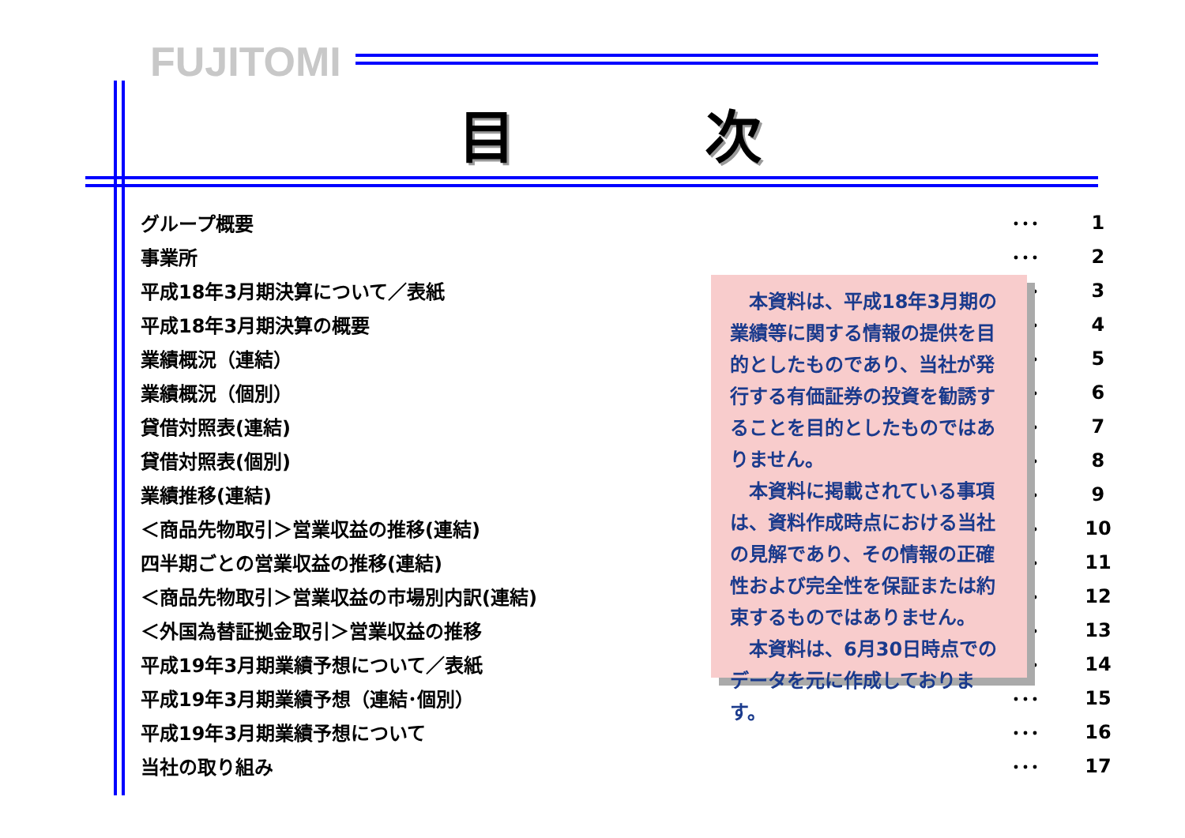FUJITOMI
目次
| グループ概要 | ･･･ | 1 |
| 事業所 | ･･･ | 2 |
| 平成18年3月期決算について／表紙 | ･･･ | 3 |
| 平成18年3月期決算の概要 | ･･･ | 4 |
| 業績概況（連結） | ･･･ | 5 |
| 業績概況（個別） | ･･･ | 6 |
| 貸借対照表(連結) | ･･･ | 7 |
| 貸借対照表(個別) | ･･･ | 8 |
| 業績推移(連結) | ･･･ | 9 |
| ＜商品先物取引＞営業収益の推移(連結) | ･･･ | 10 |
| 四半期ごとの営業収益の推移(連結) | ･･･ | 11 |
| ＜商品先物取引＞営業収益の市場別内訳(連結) | ･･･ | 12 |
| ＜外国為替証拠金取引＞営業収益の推移 | ･･･ | 13 |
| 平成19年3月期業績予想について／表紙 | ･･･ | 14 |
| 平成19年3月期業績予想（連結･個別） | ･･･ | 15 |
| 平成19年3月期業績予想について | ･･･ | 16 |
| 当社の取り組み | ･･･ | 17 |
本資料は、平成18年3月期の業績等に関する情報の提供を目的としたものであり、当社が発行する有価証券の投資を勧誘することを目的としたものではありません。
本資料に掲載されている事項は、資料作成時点における当社の見解であり、その情報の正確性および完全性を保証または約束するものではありません。
本資料は、6月30日時点でのデータを元に作成しております。